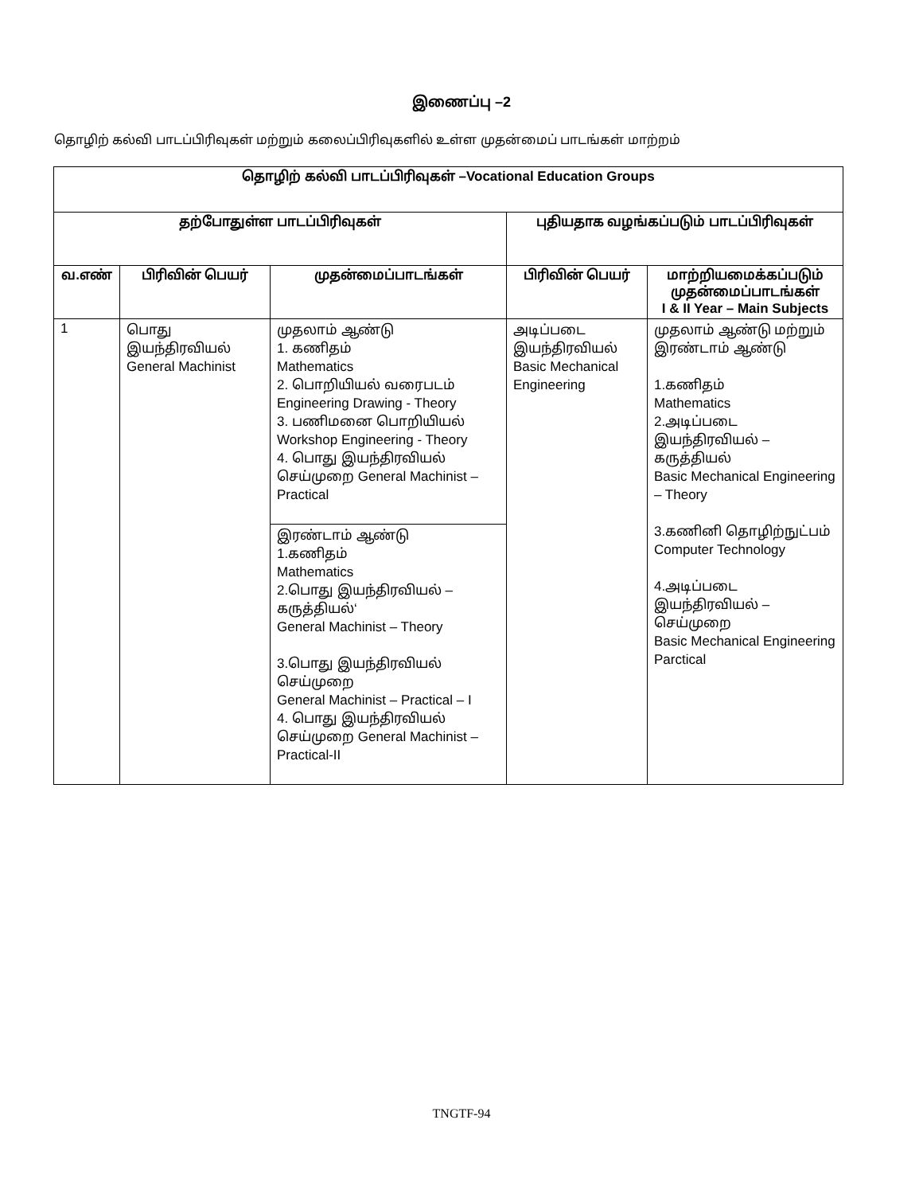இணைப்பு –2
தொழிற் கல்வி பாடப்பிரிவுகள் மற்றும் கலைப்பிரிவுகளில் உள்ள முதன்மைப் பாடங்கள் மாற்றம்
| தொழிற் கல்வி பாடப்பிரிவுகள் –Vocational Education Groups | | | | |
| --- | --- | --- | --- | --- |
| தற்போதுள்ள பாடப்பிரிவுகள் | | | புதியதாக வழங்கப்படும் பாடப்பிரிவுகள் | |
| வ.எண் | பிரிவின் பெயர் | முதன்மைப்பாடங்கள் | பிரிவின் பெயர் | மாற்றியமைக்கப்படும் முதன்மைப்பாடங்கள் I & II Year – Main Subjects |
| 1 | பொது இயந்திரவியல் General Machinist | முதலாம் ஆண்டு 1. கணிதம் Mathematics 2. பொறியியல் வரைபடம் Engineering Drawing - Theory 3. பணிமனை பொறியியல் Workshop Engineering - Theory 4. பொது இயந்திரவியல் செய்முறை General Machinist – Practical | அடிப்படை இயந்திரவியல் Basic Mechanical Engineering | முதலாம் ஆண்டு மற்றும் இரண்டாம் ஆண்டு 1.கணிதம் Mathematics 2.அடிப்படை இயந்திரவியல் – கருத்தியல் Basic Mechanical Engineering – Theory 3.கணினி தொழிற்நுட்பம் Computer Technology 4.அடிப்படை இயந்திரவியல் – செய்முறை Basic Mechanical Engineering Parctical |
| | | இரண்டாம் ஆண்டு 1.கணிதம் Mathematics 2.பொது இயந்திரவியல் – கருத்தியல்‘ General Machinist – Theory 3.பொது இயந்திரவியல் செய்முறை General Machinist – Practical – I 4. பொது இயந்திரவியல் செய்முறை General Machinist – Practical-II | | |
TNGTF-94